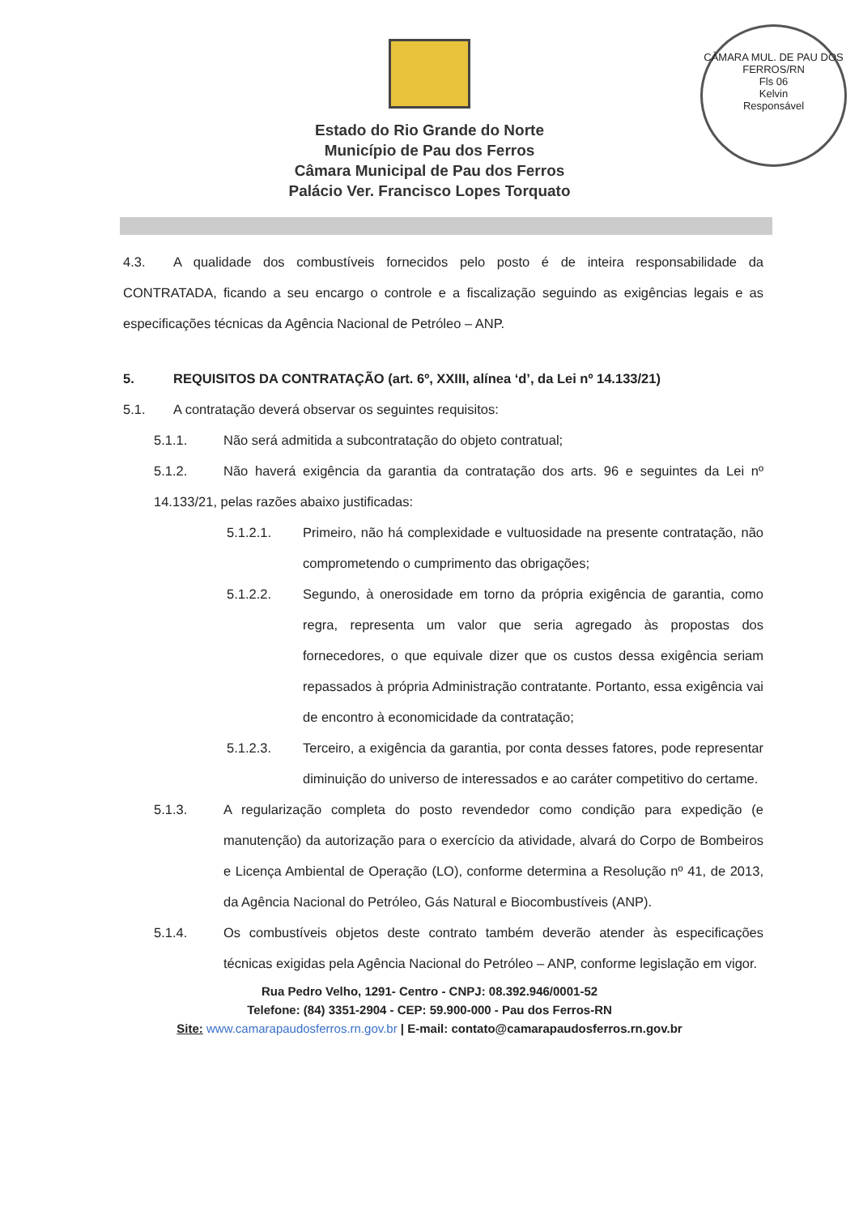CÂMARA MUL. DE PAU DOS FERROS/RN
Fls 06
Kelvin
Responsável
Estado do Rio Grande do Norte
Município de Pau dos Ferros
Câmara Municipal de Pau dos Ferros
Palácio Ver. Francisco Lopes Torquato
4.3. A qualidade dos combustíveis fornecidos pelo posto é de inteira responsabilidade da CONTRATADA, ficando a seu encargo o controle e a fiscalização seguindo as exigências legais e as especificações técnicas da Agência Nacional de Petróleo – ANP.
5. REQUISITOS DA CONTRATAÇÃO (art. 6º, XXIII, alínea ‘d’, da Lei nº 14.133/21)
5.1. A contratação deverá observar os seguintes requisitos:
5.1.1. Não será admitida a subcontratação do objeto contratual;
5.1.2. Não haverá exigência da garantia da contratação dos arts. 96 e seguintes da Lei nº 14.133/21, pelas razões abaixo justificadas:
5.1.2.1. Primeiro, não há complexidade e vultuosidade na presente contratação, não comprometendo o cumprimento das obrigações;
5.1.2.2. Segundo, à onerosidade em torno da própria exigência de garantia, como regra, representa um valor que seria agregado às propostas dos fornecedores, o que equivale dizer que os custos dessa exigência seriam repassados à própria Administração contratante. Portanto, essa exigência vai de encontro à economicidade da contratação;
5.1.2.3. Terceiro, a exigência da garantia, por conta desses fatores, pode representar diminuição do universo de interessados e ao caráter competitivo do certame.
5.1.3. A regularização completa do posto revendedor como condição para expedição (e manutenção) da autorização para o exercício da atividade, alvará do Corpo de Bombeiros e Licença Ambiental de Operação (LO), conforme determina a Resolução nº 41, de 2013, da Agência Nacional do Petróleo, Gás Natural e Biocombustíveis (ANP).
5.1.4. Os combustíveis objetos deste contrato também deverão atender às especificações técnicas exigidas pela Agência Nacional do Petróleo – ANP, conforme legislação em vigor.
Rua Pedro Velho, 1291- Centro - CNPJ: 08.392.946/0001-52
Telefone: (84) 3351-2904 - CEP: 59.900-000 - Pau dos Ferros-RN
Site: www.camarapaudosferros.rn.gov.br | E-mail: contato@camarapaudosferros.rn.gov.br